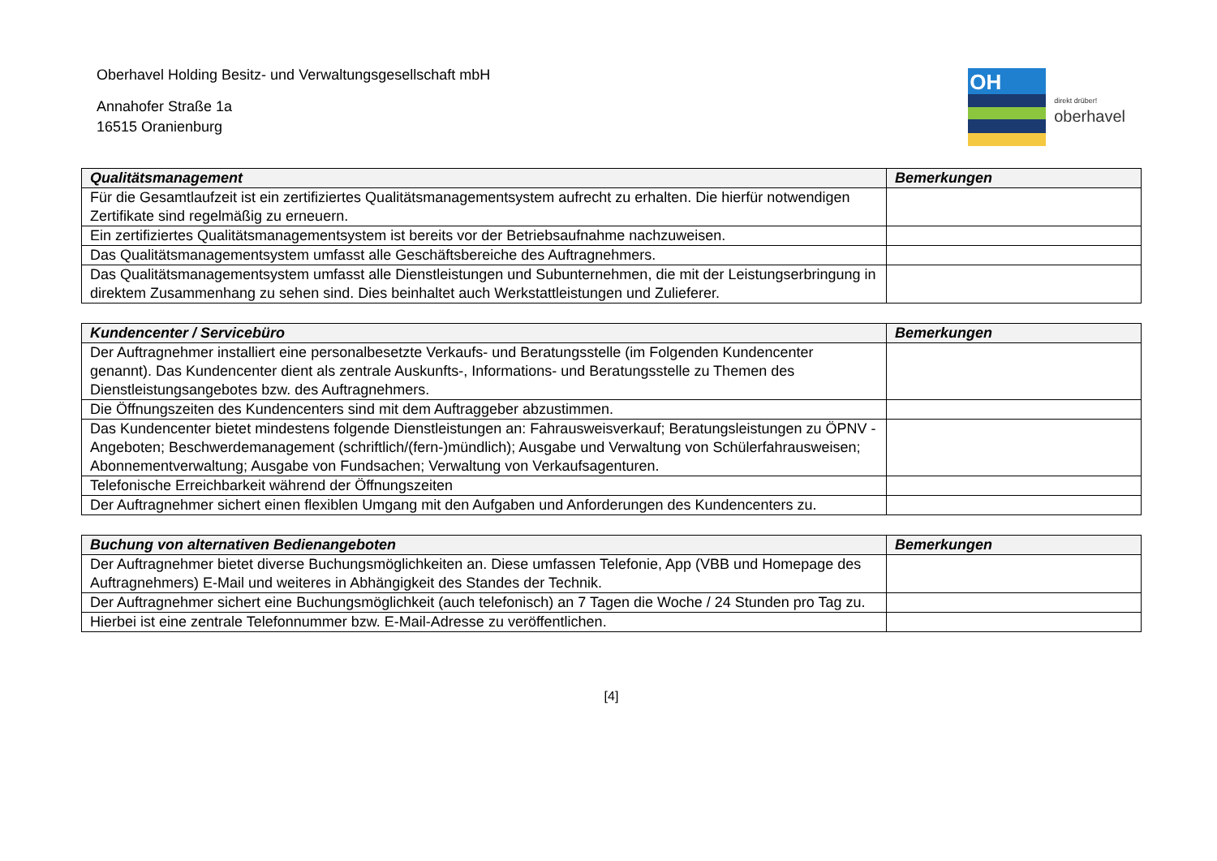Oberhavel Holding Besitz- und Verwaltungsgesellschaft mbH
Annahofer Straße 1a
16515 Oranienburg
OH
direkt drüber!
oberhavel
| Qualitätsmanagement | Bemerkungen |
| --- | --- |
| Für die Gesamtlaufzeit ist ein zertifiziertes Qualitätsmanagementsystem aufrecht zu erhalten. Die hierfür notwendigen Zertifikate sind regelmäßig zu erneuern. | |
| Ein zertifiziertes Qualitätsmanagementsystem ist bereits vor der Betriebsaufnahme nachzuweisen. | |
| Das Qualitätsmanagementsystem umfasst alle Geschäftsbereiche des Auftragnehmers. | |
| Das Qualitätsmanagementsystem umfasst alle Dienstleistungen und Subunternehmen, die mit der Leistungserbringung in direktem Zusammenhang zu sehen sind. Dies beinhaltet auch Werkstattleistungen und Zulieferer. | |
| Kundencenter / Servicebüro | Bemerkungen |
| --- | --- |
| Der Auftragnehmer installiert eine personalbesetzte Verkaufs- und Beratungsstelle (im Folgenden Kundencenter genannt). Das Kundencenter dient als zentrale Auskunfts-, Informations- und Beratungsstelle zu Themen des Dienstleistungsangebotes bzw. des Auftragnehmers. | |
| Die Öffnungszeiten des Kundencenters sind mit dem Auftraggeber abzustimmen. | |
| Das Kundencenter bietet mindestens folgende Dienstleistungen an: Fahrausweisverkauf; Beratungsleistungen zu ÖPNV - Angeboten; Beschwerdemanagement (schriftlich/(fern-)mündlich); Ausgabe und Verwaltung von Schülerfahrausweisen; Abonnementverwaltung; Ausgabe von Fundsachen; Verwaltung von Verkaufsagenturen. | |
| Telefonische Erreichbarkeit während der Öffnungszeiten | |
| Der Auftragnehmer sichert einen flexiblen Umgang mit den Aufgaben und Anforderungen des Kundencenters zu. | |
| Buchung von alternativen Bedienangeboten | Bemerkungen |
| --- | --- |
| Der Auftragnehmer bietet diverse Buchungsmöglichkeiten an. Diese umfassen Telefonie, App (VBB und Homepage des Auftragnehmers) E-Mail und weiteres in Abhängigkeit des Standes der Technik. | |
| Der Auftragnehmer sichert eine Buchungsmöglichkeit (auch telefonisch) an 7 Tagen die Woche / 24 Stunden pro Tag zu. | |
| Hierbei ist eine zentrale Telefonnummer bzw. E-Mail-Adresse zu veröffentlichen. | |
[4]